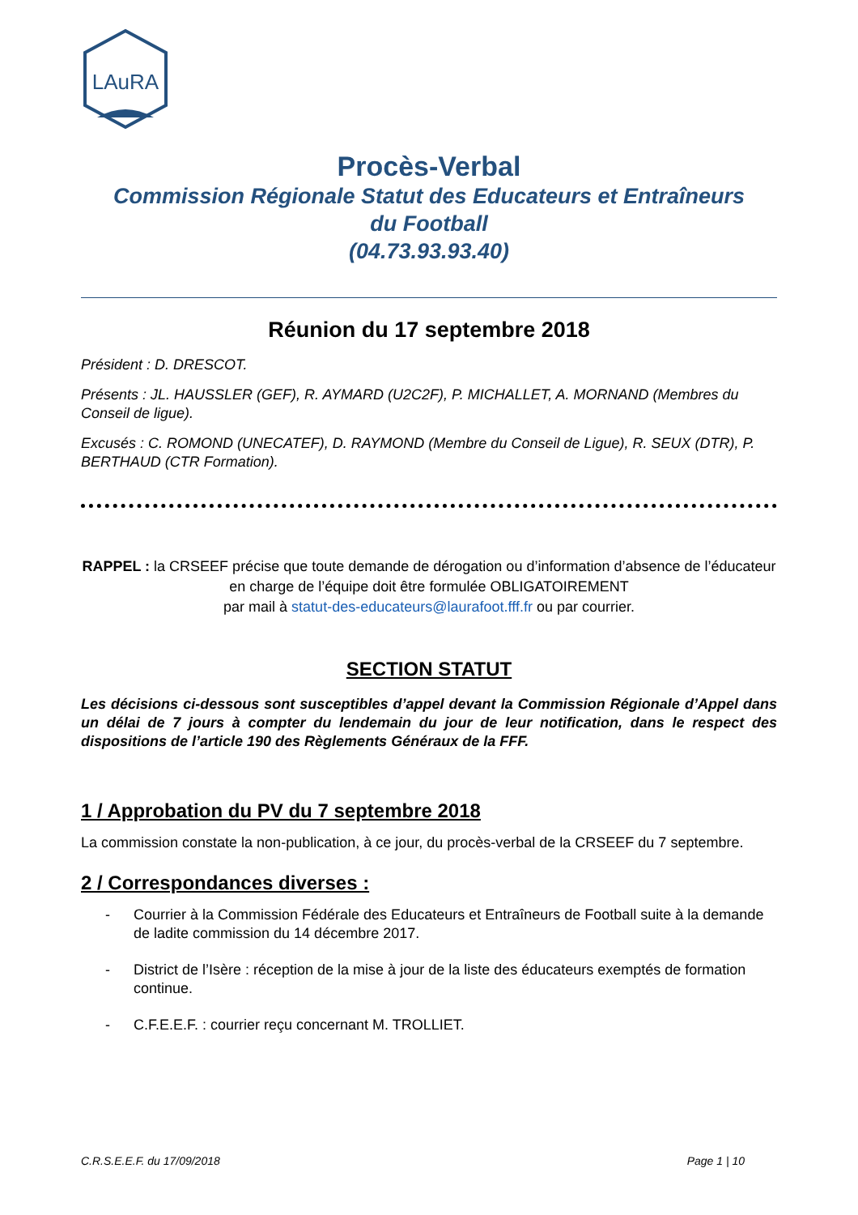LAuRA
Procès-Verbal
Commission Régionale Statut des Educateurs et Entraîneurs
du Football
(04.73.93.93.40)
Réunion du 17 septembre 2018
Président : D. DRESCOT.
Présents : JL. HAUSSLER (GEF), R. AYMARD (U2C2F), P. MICHALLET, A. MORNAND (Membres du Conseil de ligue).
Excusés : C. ROMOND (UNECATEF), D. RAYMOND (Membre du Conseil de Ligue), R. SEUX (DTR), P. BERTHAUD (CTR Formation).
RAPPEL : la CRSEEF précise que toute demande de dérogation ou d’information d’absence de l’éducateur en charge de l’équipe doit être formulée OBLIGATOIREMENT
par mail à statut-des-educateurs@laurafoot.fff.fr ou par courrier.
SECTION STATUT
Les décisions ci-dessous sont susceptibles d’appel devant la Commission Régionale d’Appel dans un délai de 7 jours à compter du lendemain du jour de leur notification, dans le respect des dispositions de l’article 190 des Règlements Généraux de la FFF.
1 / Approbation du PV du 7 septembre 2018
La commission constate la non-publication, à ce jour, du procès-verbal de la CRSEEF du 7 septembre.
2 / Correspondances diverses :
- Courrier à la Commission Fédérale des Educateurs et Entraîneurs de Football suite à la demande de ladite commission du 14 décembre 2017.
- District de l’Isère : réception de la mise à jour de la liste des éducateurs exemptés de formation continue.
- C.F.E.E.F. : courrier reçu concernant M. TROLLIET.
C.R.S.E.E.F. du 17/09/2018 Page 1 | 10